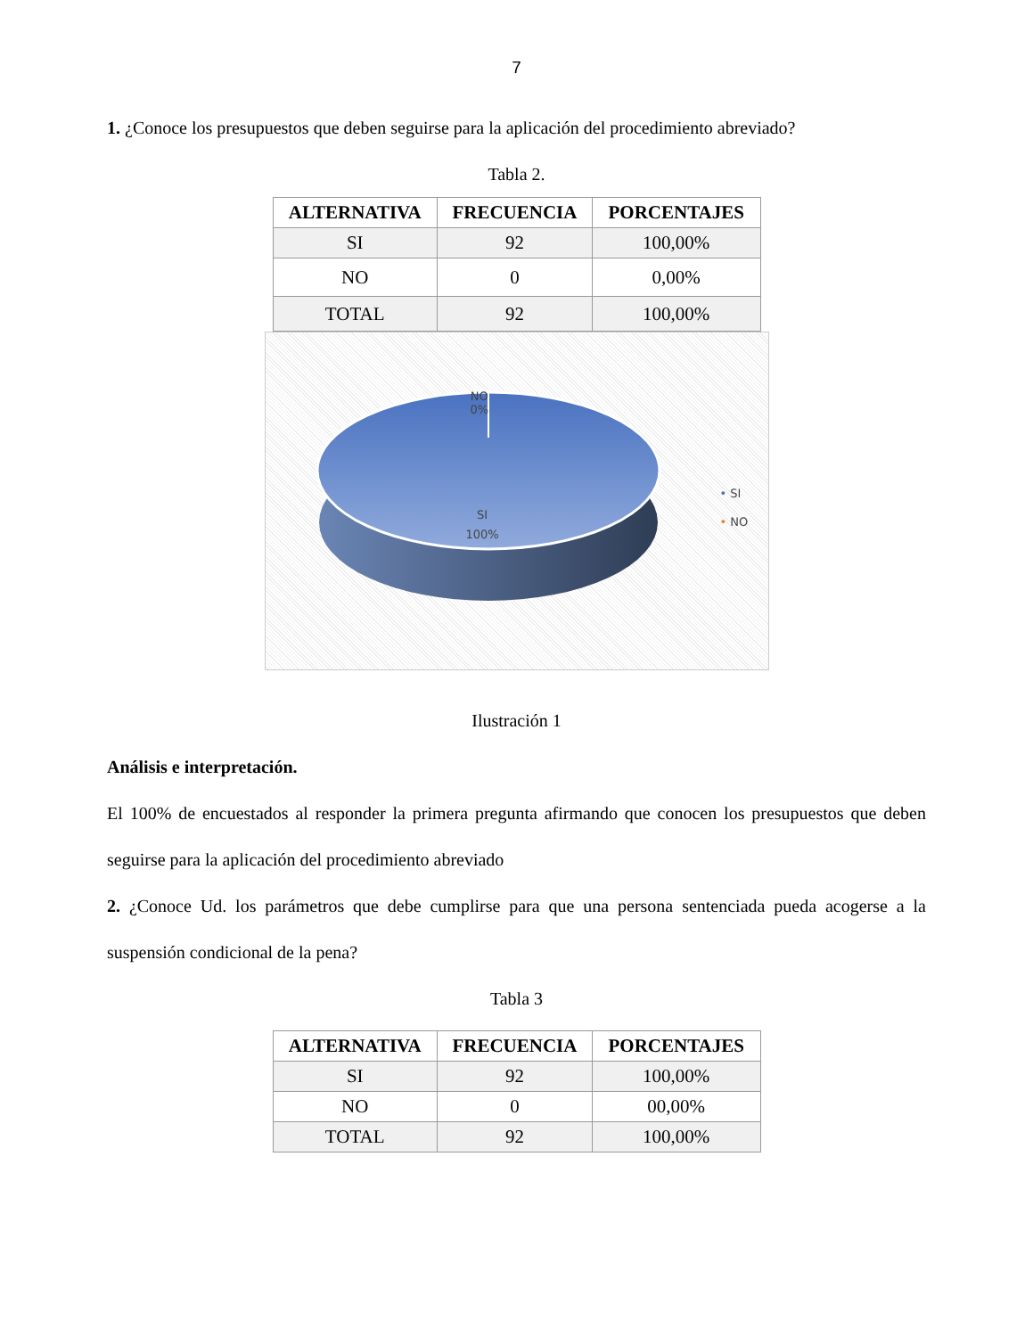7
1. ¿Conoce los presupuestos que deben seguirse para la aplicación del procedimiento abreviado?
Tabla 2.
| ALTERNATIVA | FRECUENCIA | PORCENTAJES |
| --- | --- | --- |
| SI | 92 | 100,00% |
| NO | 0 | 0,00% |
| TOTAL | 92 | 100,00% |
NO
0%
SI
100%
• SI
• NO
Ilustración 1
Análisis e interpretación.
El 100% de encuestados al responder la primera pregunta afirmando que conocen los presupuestos que deben seguirse para la aplicación del procedimiento abreviado
2. ¿Conoce Ud. los parámetros que debe cumplirse para que una persona sentenciada pueda acogerse a la suspensión condicional de la pena?
Tabla 3
| ALTERNATIVA | FRECUENCIA | PORCENTAJES |
| --- | --- | --- |
| SI | 92 | 100,00% |
| NO | 0 | 00,00% |
| TOTAL | 92 | 100,00% |